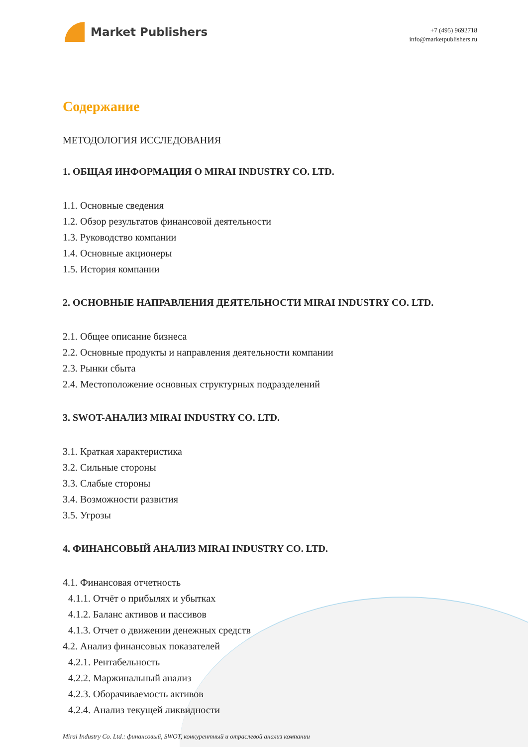Market Publishers
+7 (495) 9692718
info@marketpublishers.ru
Содержание
МЕТОДОЛОГИЯ ИССЛЕДОВАНИЯ
1. ОБЩАЯ ИНФОРМАЦИЯ О MIRAI INDUSTRY CO. LTD.
1.1. Основные сведения
1.2. Обзор результатов финансовой деятельности
1.3. Руководство компании
1.4. Основные акционеры
1.5. История компании
2. ОСНОВНЫЕ НАПРАВЛЕНИЯ ДЕЯТЕЛЬНОСТИ MIRAI INDUSTRY CO. LTD.
2.1. Общее описание бизнеса
2.2. Основные продукты и направления деятельности компании
2.3. Рынки сбыта
2.4. Местоположение основных структурных подразделений
3. SWOT-АНАЛИЗ MIRAI INDUSTRY CO. LTD.
3.1. Краткая характеристика
3.2. Сильные стороны
3.3. Слабые стороны
3.4. Возможности развития
3.5. Угрозы
4. ФИНАНСОВЫЙ АНАЛИЗ MIRAI INDUSTRY CO. LTD.
4.1. Финансовая отчетность
4.1.1. Отчёт о прибылях и убытках
4.1.2. Баланс активов и пассивов
4.1.3. Отчет о движении денежных средств
4.2. Анализ финансовых показателей
4.2.1. Рентабельность
4.2.2. Маржинальный анализ
4.2.3. Оборачиваемость активов
4.2.4. Анализ текущей ликвидности
Mirai Industry Co. Ltd.: финансовый, SWOT, конкурентный и отраслевой анализ компании